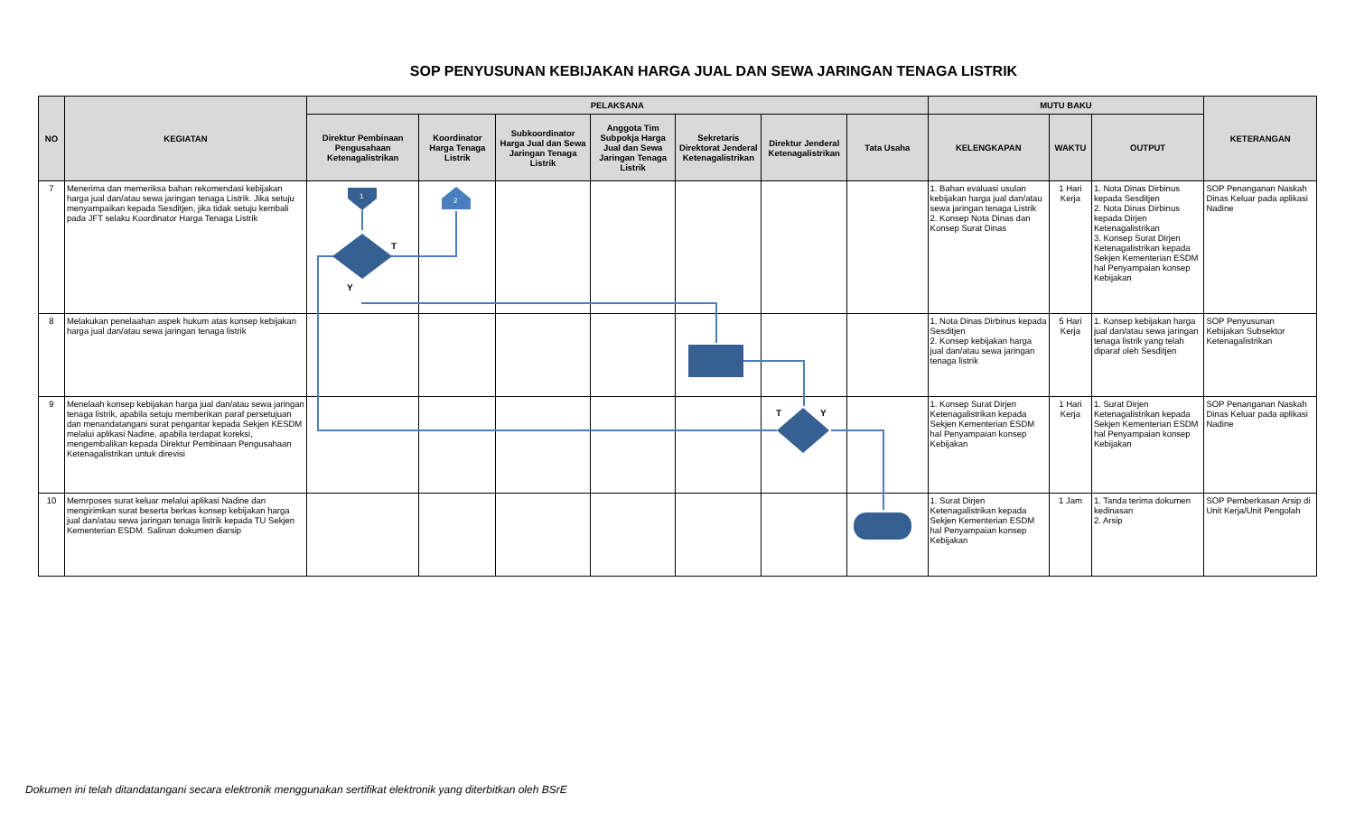SOP PENYUSUNAN KEBIJAKAN HARGA JUAL DAN SEWA JARINGAN TENAGA LISTRIK
| NO | KEGIATAN | PELAKSANA | | | | | | | MUTU BAKU | | | KETERANGAN |
| --- | --- | --- | --- | --- | --- | --- | --- | --- | --- | --- | --- | --- |
| | | Direktur Pembinaan Pengusahaan Ketenagalistrikan | Koordinator Harga Tenaga Listrik | Subkoordinator Harga Jual dan Sewa Jaringan Tenaga Listrik | Anggota Tim Subpokja Harga Jual dan Sewa Jaringan Tenaga Listrik | Sekretaris Direktorat Jenderal Ketenagalistrikan | Direktur Jenderal Ketenagalistrikan | Tata Usaha | KELENGKAPAN | WAKTU | OUTPUT | |
| 7 | Menerima dan memeriksa bahan rekomendasi kebijakan harga jual dan/atau sewa jaringan tenaga Listrik. Jika setuju menyampaikan kepada Sesditjen, jika tidak setuju kembali pada JFT selaku Koordinator Harga Tenaga Listrik | | | | | | | | 1. Bahan evaluasi usulan kebijakan harga jual dan/atau sewa jaringan tenaga Listrik 2. Konsep Nota Dinas dan Konsep Surat Dinas | 1 Hari Kerja | 1. Nota Dinas Dirbinus kepada Sesditjen 2. Nota Dinas Dirbinus kepada Dirjen Ketenagalistrikan 3. Konsep Surat Dirjen Ketenagalistrikan kepada Sekjen Kementerian ESDM hal Penyampaian konsep Kebijakan | SOP Penanganan Naskah Dinas Keluar pada aplikasi Nadine |
| 8 | Melakukan penelaahan aspek hukum atas konsep kebijakan harga jual dan/atau sewa jaringan tenaga listrik | | | | | | | | 1. Nota Dinas Dirbinus kepada Sesditjen 2. Konsep kebijakan harga jual dan/atau sewa jaringan tenaga listrik | 5 Hari Kerja | 1. Konsep kebijakan harga jual dan/atau sewa jaringan tenaga listrik yang telah diparaf oleh Sesditjen | SOP Penyusunan Kebijakan Subsektor Ketenagalistrikan |
| 9 | Menelaah konsep kebijakan harga jual dan/atau sewa jaringan tenaga listrik, apabila setuju memberikan paraf persetujuan dan menandatangani surat pengantar kepada Sekjen KESDM melalui aplikasi Nadine, apabila terdapat koreksi, mengembalikan kepada Direktur Pembinaan Pengusahaan Ketenagalistrikan untuk direvisi | | | | | | | | 1. Konsep Surat Dirjen Ketenagalistrikan kepada Sekjen Kementerian ESDM hal Penyampaian konsep Kebijakan | 1 Hari Kerja | 1. Surat Dirjen Ketenagalistrikan kepada Sekjen Kementerian ESDM hal Penyampaian konsep Kebijakan | SOP Penanganan Naskah Dinas Keluar pada aplikasi Nadine |
| 10 | Memrposes surat keluar melalui aplikasi Nadine dan mengirimkan surat beserta berkas konsep kebijakan harga jual dan/atau sewa jaringan tenaga listrik kepada TU Sekjen Kementerian ESDM. Salinan dokumen diarsip | | | | | | | | 1. Surat Dirjen Ketenagalistrikan kepada Sekjen Kementerian ESDM hal Penyampaian konsep Kebijakan | 1 Jam | 1. Tanda terima dokumen kedinasan 2. Arsip | SOP Pemberkasan Arsip di Unit Kerja/Unit Pengolah |
1
2
T
Y
T
Y
Dokumen ini telah ditandatangani secara elektronik menggunakan sertifikat elektronik yang diterbitkan oleh BSrE